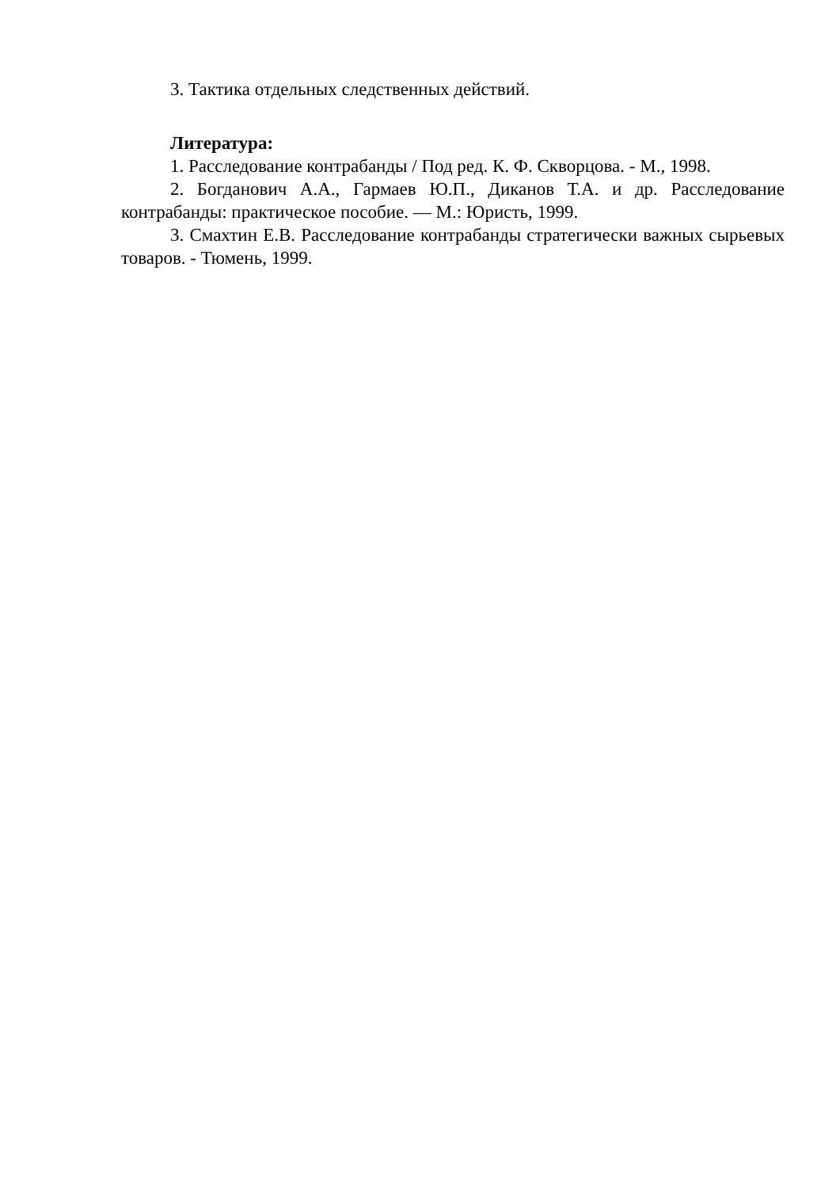3. Тактика отдельных следственных действий.
Литература:
1. Расследование контрабанды / Под ред. К. Ф. Скворцова. - М., 1998.
2. Богданович А.А., Гармаев Ю.П., Диканов Т.А. и др. Расследование контрабанды: практическое пособие. — М.: Юристь, 1999.
3. Смахтин Е.В. Расследование контрабанды стратегически важных сырьевых товаров. - Тюмень, 1999.